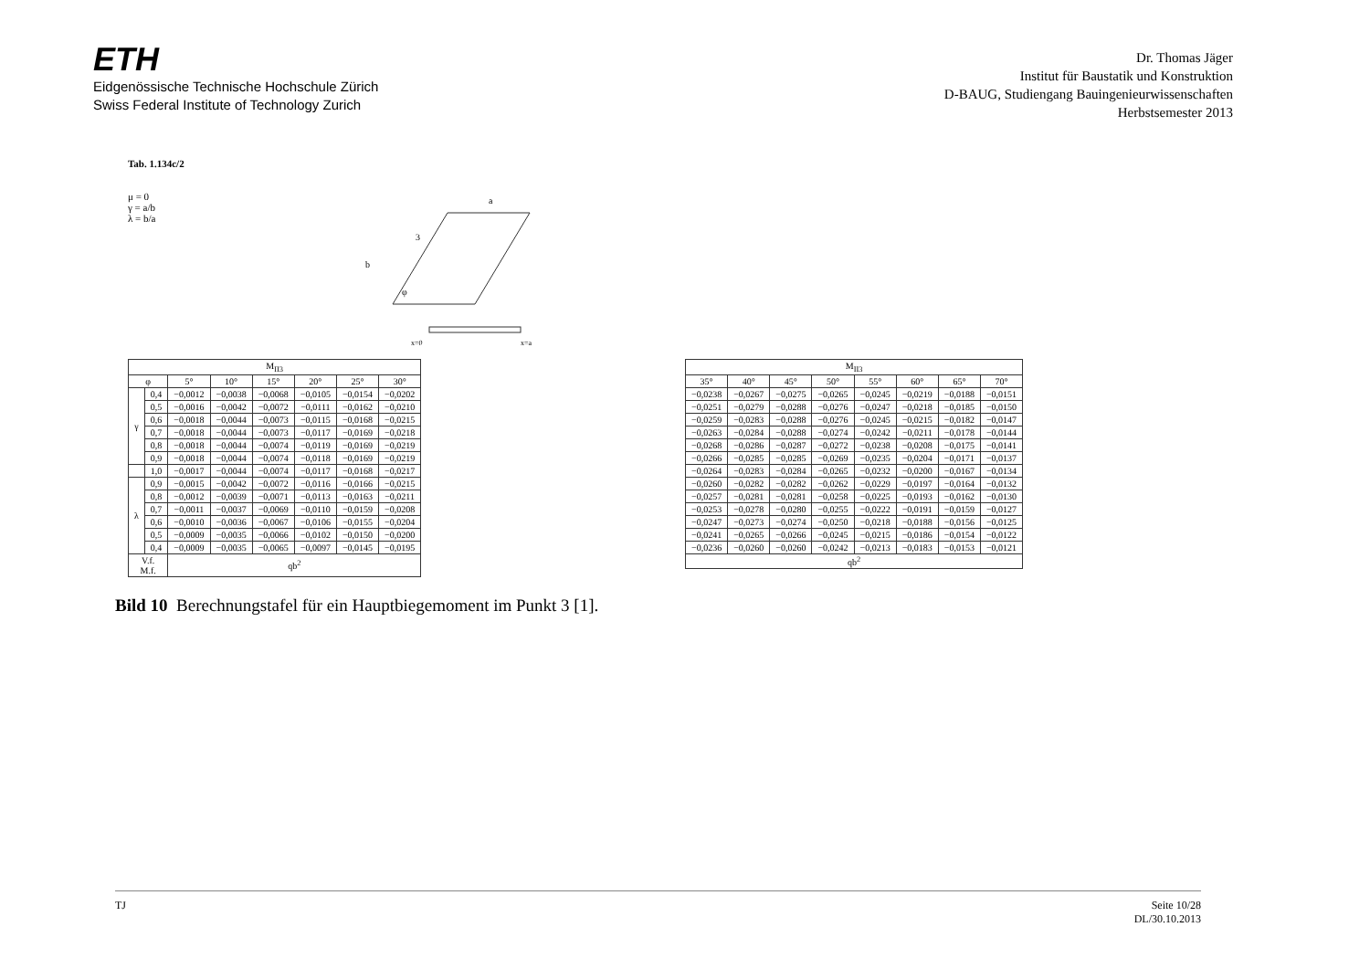ETH
Eidgenössische Technische Hochschule Zürich
Swiss Federal Institute of Technology Zurich
Dr. Thomas Jäger
Institut für Baustatik und Konstruktion
D-BAUG, Studiengang Bauingenieurwissenschaften
Herbstsemester 2013
Tab. 1.134c/2
μ = 0
γ = a/b
λ = b/a
a
b
3
φ
x=0
x=a
| M<sub>II3</sub> | | | | | | | |
| --- | --- | --- | --- | --- | --- | --- | --- |
| φ | | 5° | 10° | 15° | 20° | 25° | 30° |
| γ | 0,4 | −0,0012 | −0,0038 | −0,0068 | −0,0105 | −0,0154 | −0,0202 |
| | 0,5 | −0,0016 | −0,0042 | −0,0072 | −0,0111 | −0,0162 | −0,0210 |
| | 0,6 | −0,0018 | −0,0044 | −0,0073 | −0,0115 | −0,0168 | −0,0215 |
| | 0,7 | −0,0018 | −0,0044 | −0,0073 | −0,0117 | −0,0169 | −0,0218 |
| | 0,8 | −0,0018 | −0,0044 | −0,0074 | −0,0119 | −0,0169 | −0,0219 |
| | 0,9 | −0,0018 | −0,0044 | −0,0074 | −0,0118 | −0,0169 | −0,0219 |
| | 1,0 | −0,0017 | −0,0044 | −0,0074 | −0,0117 | −0,0168 | −0,0217 |
| λ | 0,9 | −0,0015 | −0,0042 | −0,0072 | −0,0116 | −0,0166 | −0,0215 |
| | 0,8 | −0,0012 | −0,0039 | −0,0071 | −0,0113 | −0,0163 | −0,0211 |
| | 0,7 | −0,0011 | −0,0037 | −0,0069 | −0,0110 | −0,0159 | −0,0208 |
| | 0,6 | −0,0010 | −0,0036 | −0,0067 | −0,0106 | −0,0155 | −0,0204 |
| | 0,5 | −0,0009 | −0,0035 | −0,0066 | −0,0102 | −0,0150 | −0,0200 |
| | 0,4 | −0,0009 | −0,0035 | −0,0065 | −0,0097 | −0,0145 | −0,0195 |
| V.f. M.f. | | qb<sup>2</sup> | | | | | |
| M<sub>II3</sub> | | | | | | | |
| --- | --- | --- | --- | --- | --- | --- | --- |
| 35° | 40° | 45° | 50° | 55° | 60° | 65° | 70° |
| −0,0238 | −0,0267 | −0,0275 | −0,0265 | −0,0245 | −0,0219 | −0,0188 | −0,0151 |
| −0,0251 | −0,0279 | −0,0288 | −0,0276 | −0,0247 | −0,0218 | −0,0185 | −0,0150 |
| −0,0259 | −0,0283 | −0,0288 | −0,0276 | −0,0245 | −0,0215 | −0,0182 | −0,0147 |
| −0,0263 | −0,0284 | −0,0288 | −0,0274 | −0,0242 | −0,0211 | −0,0178 | −0,0144 |
| −0,0268 | −0,0286 | −0,0287 | −0,0272 | −0,0238 | −0,0208 | −0,0175 | −0,0141 |
| −0,0266 | −0,0285 | −0,0285 | −0,0269 | −0,0235 | −0,0204 | −0,0171 | −0,0137 |
| −0,0264 | −0,0283 | −0,0284 | −0,0265 | −0,0232 | −0,0200 | −0,0167 | −0,0134 |
| −0,0260 | −0,0282 | −0,0282 | −0,0262 | −0,0229 | −0,0197 | −0,0164 | −0,0132 |
| −0,0257 | −0,0281 | −0,0281 | −0,0258 | −0,0225 | −0,0193 | −0,0162 | −0,0130 |
| −0,0253 | −0,0278 | −0,0280 | −0,0255 | −0,0222 | −0,0191 | −0,0159 | −0,0127 |
| −0,0247 | −0,0273 | −0,0274 | −0,0250 | −0,0218 | −0,0188 | −0,0156 | −0,0125 |
| −0,0241 | −0,0265 | −0,0266 | −0,0245 | −0,0215 | −0,0186 | −0,0154 | −0,0122 |
| −0,0236 | −0,0260 | −0,0260 | −0,0242 | −0,0213 | −0,0183 | −0,0153 | −0,0121 |
| qb<sup>2</sup> | | | | | | | |
Bild 10 Berechnungstafel für ein Hauptbiegemoment im Punkt 3 [1].
TJ Seite 10/28
DL/30.10.2013